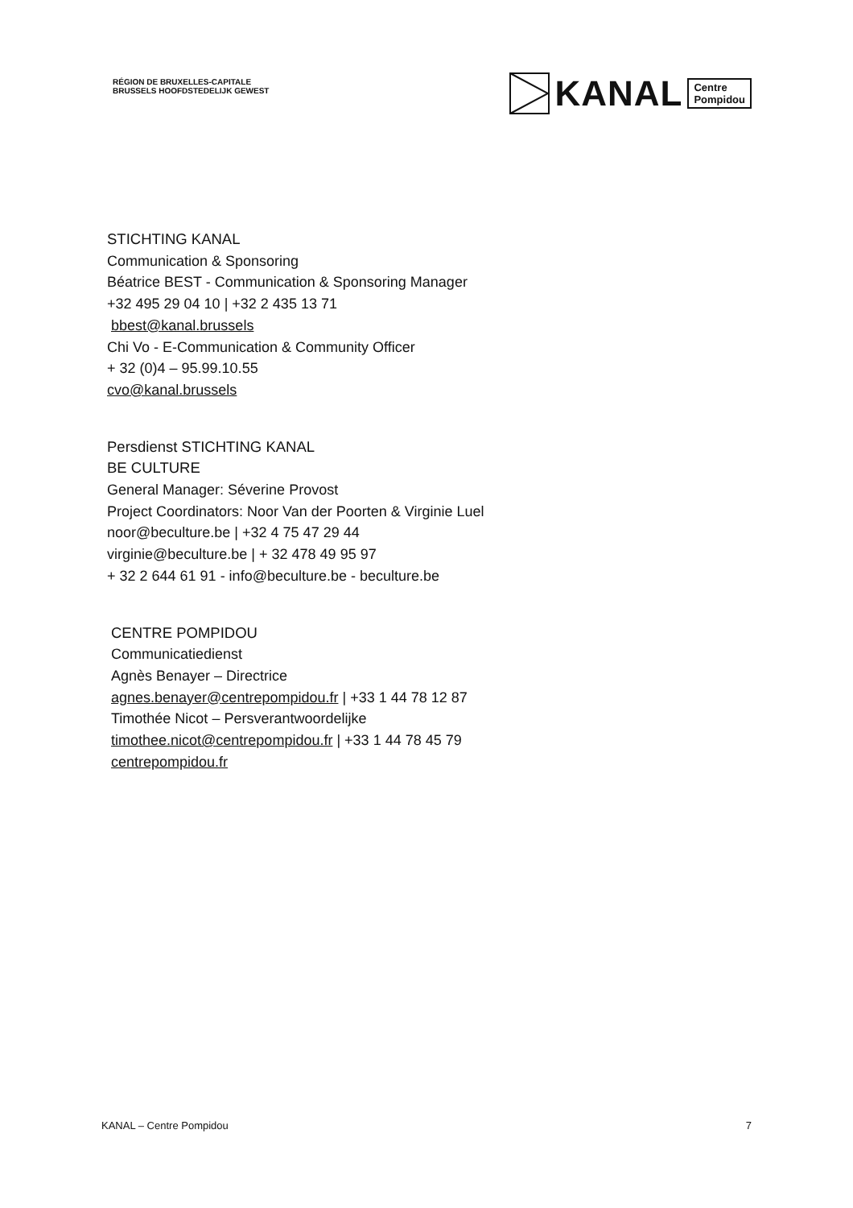RÉGION DE BRUXELLES-CAPITALE
BRUSSELS HOOFDSTEDELIJK GEWEST
KANAL Centre
Pompidou
STICHTING KANAL
Communication & Sponsoring
Béatrice BEST - Communication & Sponsoring Manager
+32 495 29 04 10 | +32 2 435 13 71
bbest@kanal.brussels
Chi Vo - E-Communication & Community Officer
+ 32 (0)4 – 95.99.10.55
cvo@kanal.brussels
Persdienst STICHTING KANAL
BE CULTURE
General Manager: Séverine Provost
Project Coordinators: Noor Van der Poorten & Virginie Luel
noor@beculture.be | +32 4 75 47 29 44
virginie@beculture.be | + 32 478 49 95 97
+ 32 2 644 61 91 - info@beculture.be - beculture.be
CENTRE POMPIDOU
Communicatiedienst
Agnès Benayer – Directrice
agnes.benayer@centrepompidou.fr | +33 1 44 78 12 87
Timothée Nicot – Persverantwoordelijke
timothee.nicot@centrepompidou.fr | +33 1 44 78 45 79
centrepompidou.fr
KANAL – Centre Pompidou 7